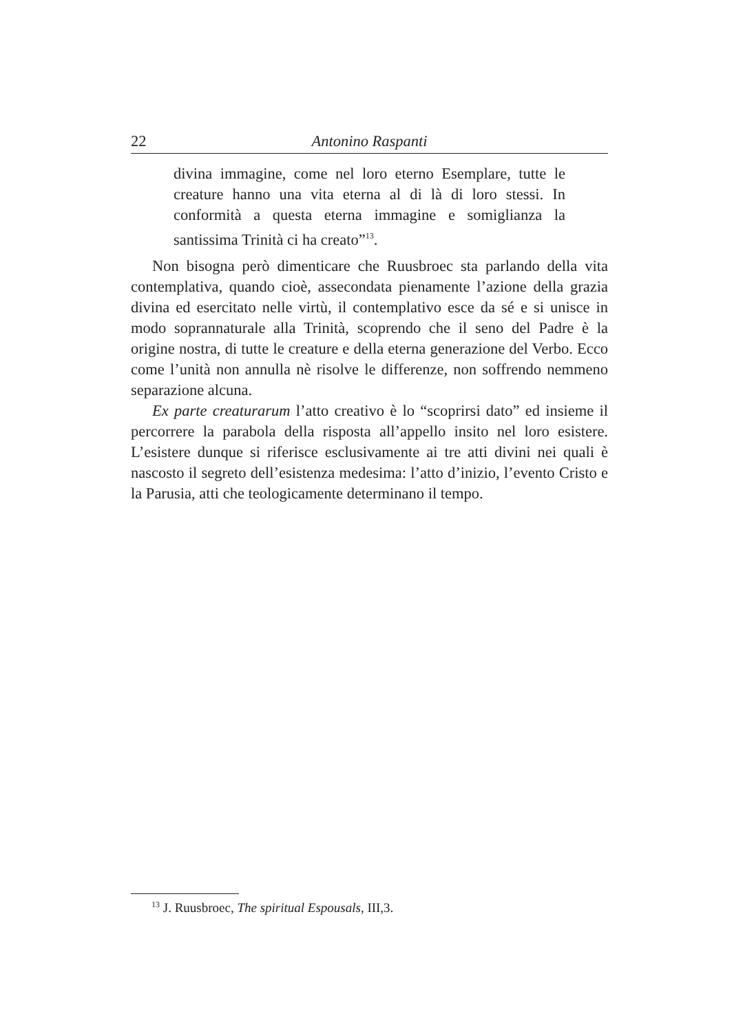22 Antonino Raspanti
divina immagine, come nel loro eterno Esemplare, tutte le creature hanno una vita eterna al di là di loro stessi. In conformità a questa eterna immagine e somiglianza la santissima Trinità ci ha creato”<sup>13</sup>.
Non bisogna però dimenticare che Ruusbroec sta parlando della vita contemplativa, quando cioè, assecondata pienamente l’azione della grazia divina ed esercitato nelle virtù, il contemplativo esce da sé e si unisce in modo soprannaturale alla Trinità, scoprendo che il seno del Padre è la origine nostra, di tutte le creature e della eterna generazione del Verbo. Ecco come l’unità non annulla nè risolve le differenze, non soffrendo nemmeno separazione alcuna.
Ex parte creaturarum l’atto creativo è lo “scoprirsi dato” ed insieme il percorrere la parabola della risposta all’appello insito nel loro esistere. L’esistere dunque si riferisce esclusivamente ai tre atti divini nei quali è nascosto il segreto dell’esistenza medesima: l’atto d’inizio, l’evento Cristo e la Parusia, atti che teologicamente determinano il tempo.
<sup>13</sup> J. Ruusbroec, The spiritual Espousals, III,3.